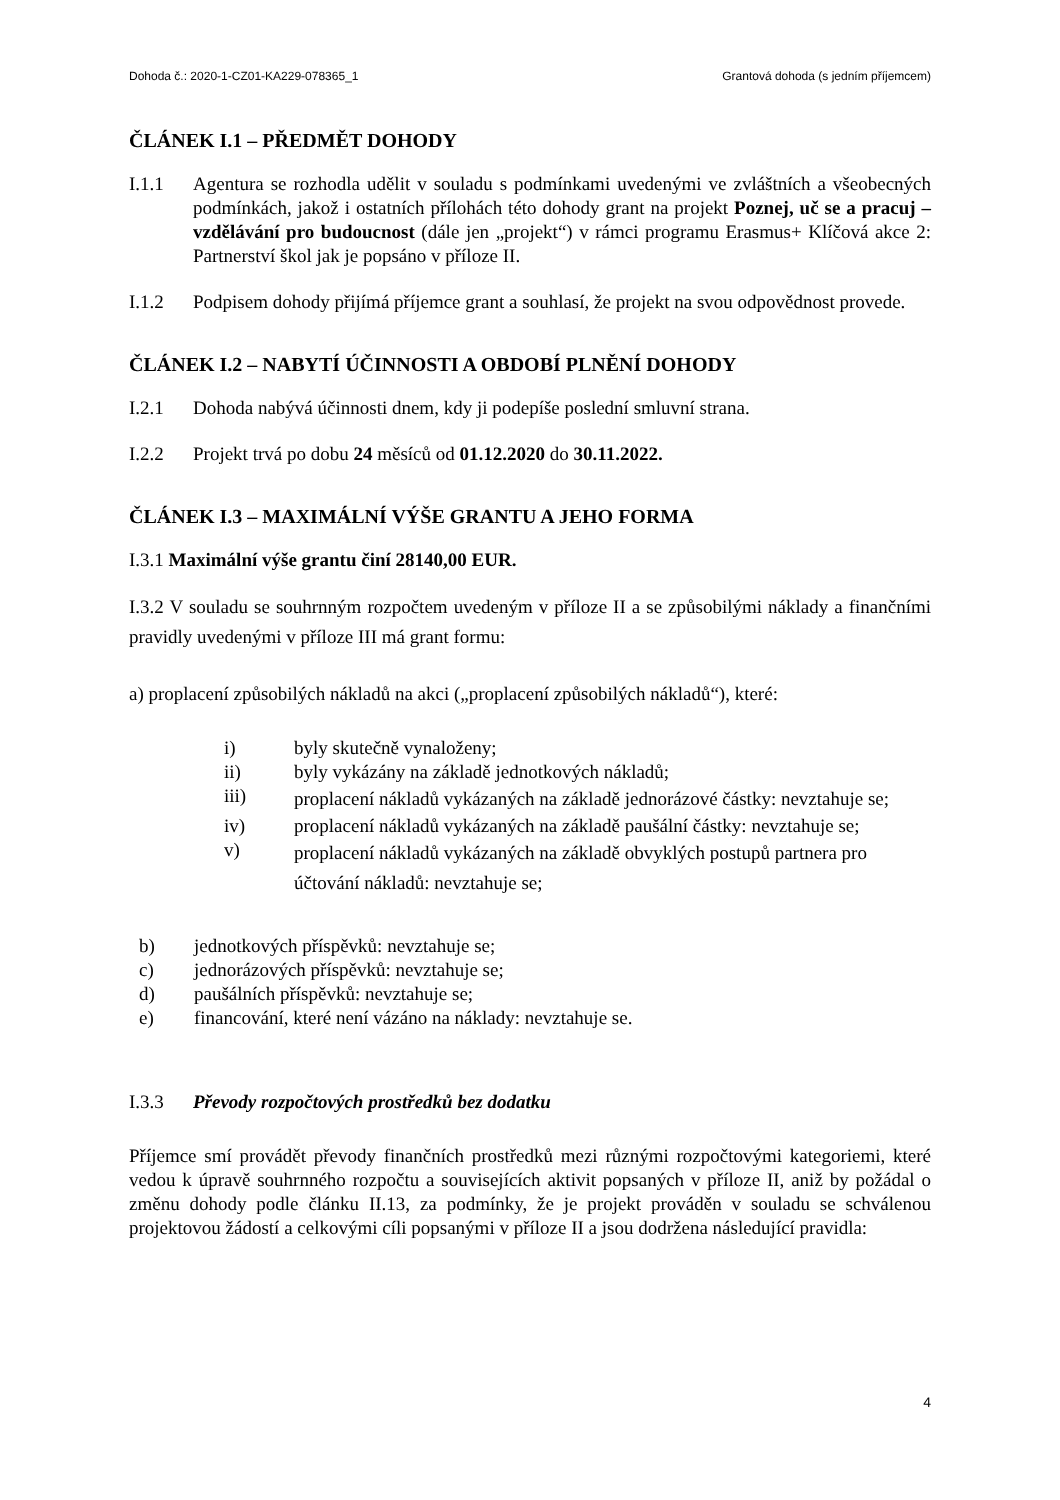Dohoda č.: 2020-1-CZ01-KA229-078365_1 Grantová dohoda (s jedním příjemcem)
ČLÁNEK I.1 – PŘEDMĚT DOHODY
I.1.1 Agentura se rozhodla udělit v souladu s podmínkami uvedenými ve zvláštních a všeobecných podmínkách, jakož i ostatních přílohách této dohody grant na projekt Poznej, uč se a pracuj – vzdělávání pro budoucnost (dále jen „projekt“) v rámci programu Erasmus+ Klíčová akce 2: Partnerství škol jak je popsáno v příloze II.
I.1.2 Podpisem dohody přijímá příjemce grant a souhlasí, že projekt na svou odpovědnost provede.
ČLÁNEK I.2 – NABYTÍ ÚČINNOSTI A OBDOBÍ PLNĚNÍ DOHODY
I.2.1 Dohoda nabývá účinnosti dnem, kdy ji podepíše poslední smluvní strana.
I.2.2 Projekt trvá po dobu 24 měsíců od 01.12.2020 do 30.11.2022.
ČLÁNEK I.3 – MAXIMÁLNÍ VÝŠE GRANTU A JEHO FORMA
I.3.1 Maximální výše grantu činí 28140,00 EUR.
I.3.2 V souladu se souhrnným rozpočtem uvedeným v příloze II a se způsobilými náklady a finančními pravidly uvedenými v příloze III má grant formu:
a) proplacení způsobilých nákladů na akci („proplacení způsobilých nákladů“), které:
i) byly skutečně vynaloženy;
ii) byly vykázány na základě jednotkových nákladů;
iii) proplacení nákladů vykázaných na základě jednorázové částky: nevztahuje se;
iv) proplacení nákladů vykázaných na základě paušální částky: nevztahuje se;
v) proplacení nákladů vykázaných na základě obvyklých postupů partnera pro účtování nákladů: nevztahuje se;
b) jednotkových příspěvků: nevztahuje se;
c) jednorázových příspěvků: nevztahuje se;
d) paušálních příspěvků: nevztahuje se;
e) financování, které není vázáno na náklady: nevztahuje se.
I.3.3 Převody rozpočtových prostředků bez dodatku
Příjemce smí provádět převody finančních prostředků mezi různými rozpočtovými kategoriemi, které vedou k úpravě souhrnného rozpočtu a souvisejících aktivit popsaných v příloze II, aniž by požádal o změnu dohody podle článku II.13, za podmínky, že je projekt prováděn v souladu se schválenou projektovou žádostí a celkovými cíli popsanými v příloze II a jsou dodržena následující pravidla:
4